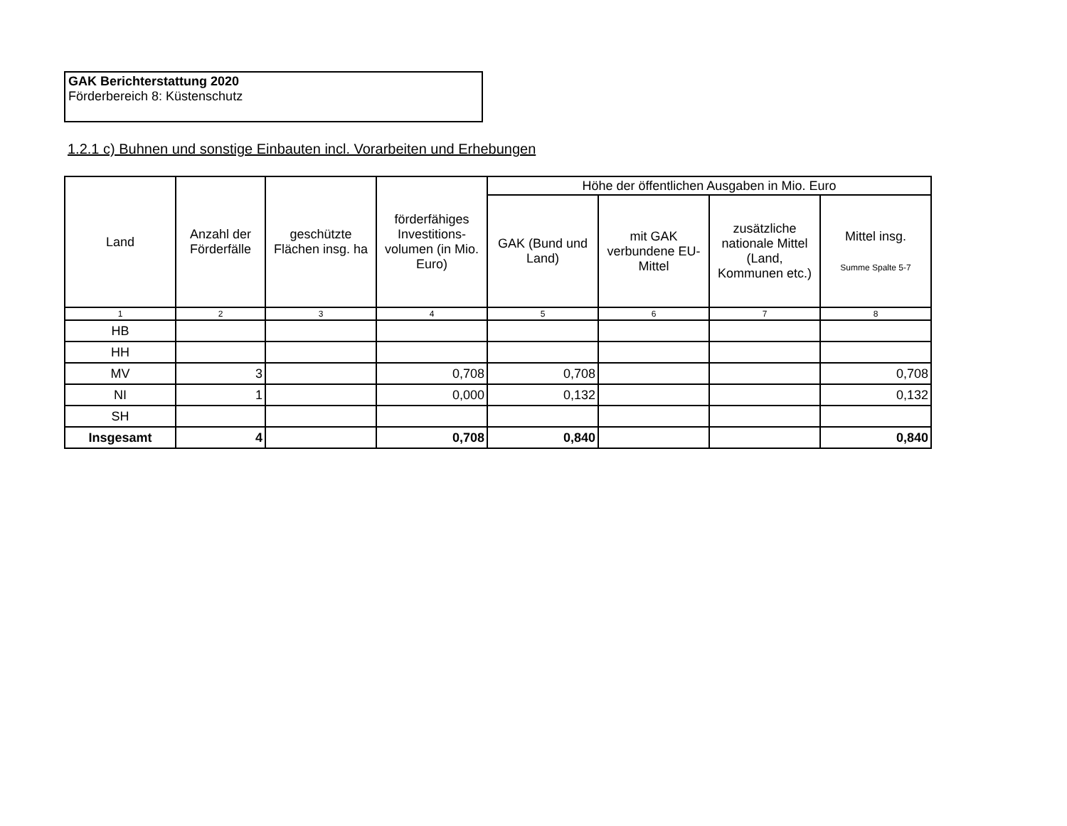GAK Berichterstattung 2020
Förderbereich 8: Küstenschutz
1.2.1 c) Buhnen und sonstige Einbauten incl. Vorarbeiten und Erhebungen
| Land | Anzahl der Förderfälle | geschützte Flächen insg. ha | förderfähiges Investitions-volumen (in Mio. Euro) | Höhe der öffentlichen Ausgaben in Mio. Euro | | | |
| --- | --- | --- | --- | --- | --- | --- | --- |
| | | | | GAK (Bund und Land) | mit GAK verbundene EU-Mittel | zusätzliche nationale Mittel (Land, Kommunen etc.) | Mittel insg. Summe Spalte 5-7 |
| 1 | 2 | 3 | 4 | 5 | 6 | 7 | 8 |
| HB | | | | | | | |
| HH | | | | | | | |
| MV | 3 | | 0,708 | 0,708 | | | 0,708 |
| NI | 1 | | 0,000 | 0,132 | | | 0,132 |
| SH | | | | | | | |
| Insgesamt | 4 | | 0,708 | 0,840 | | | 0,840 |